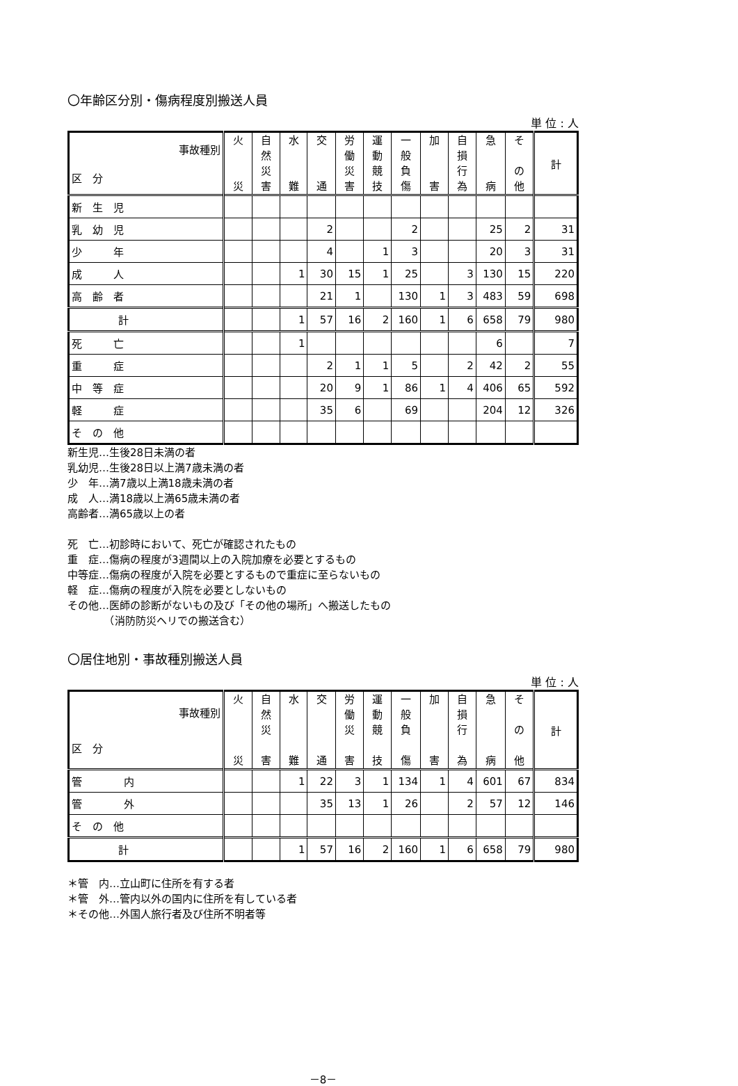〇年齢区分別・傷病程度別搬送人員
単 位 : 人
| 事故種別 区 分 | 火 災 | 自 然 災 害 | 水 難 | 交 通 | 労 働 災 害 | 運 動 競 技 | 一 般 負 傷 | 加 害 | 自 損 行 為 | 急 病 | そ の 他 | 計 |
| --- | --- | --- | --- | --- | --- | --- | --- | --- | --- | --- | --- | --- |
| 新 生 児 | | | | | | | | | | | | |
| 乳 幼 児 | | | | 2 | | | 2 | | | 25 | 2 | 31 |
| 少 年 | | | | 4 | | 1 | 3 | | | 20 | 3 | 31 |
| 成 人 | | | 1 | 30 | 15 | 1 | 25 | | 3 | 130 | 15 | 220 |
| 高 齢 者 | | | | 21 | 1 | | 130 | 1 | 3 | 483 | 59 | 698 |
| 計 | | | 1 | 57 | 16 | 2 | 160 | 1 | 6 | 658 | 79 | 980 |
| 死 亡 | | | 1 | | | | | | | 6 | | 7 |
| 重 症 | | | | 2 | 1 | 1 | 5 | | 2 | 42 | 2 | 55 |
| 中 等 症 | | | | 20 | 9 | 1 | 86 | 1 | 4 | 406 | 65 | 592 |
| 軽 症 | | | | 35 | 6 | | 69 | | | 204 | 12 | 326 |
| そ の 他 | | | | | | | | | | | | |
新生児…生後28日未満の者
乳幼児…生後28日以上満7歳未満の者
少　年…満7歳以上満18歳未満の者
成　人…満18歳以上満65歳未満の者
高齢者…満65歳以上の者
死　亡…初診時において、死亡が確認されたもの
重　症…傷病の程度が3週間以上の入院加療を必要とするもの
中等症…傷病の程度が入院を必要とするもので重症に至らないもの
軽　症…傷病の程度が入院を必要としないもの
その他…医師の診断がないもの及び「その他の場所」へ搬送したもの
　　　　（消防防災ヘリでの搬送含む）
〇居住地別・事故種別搬送人員
単 位 : 人
| 事故種別 区 分 | 火 災 | 自 然 災 害 | 水 難 | 交 通 | 労 働 災 害 | 運 動 競 技 | 一 般 負 傷 | 加 害 | 自 損 行 為 | 急 病 | そ の 他 | 計 |
| --- | --- | --- | --- | --- | --- | --- | --- | --- | --- | --- | --- | --- |
| 管 内 | | | 1 | 22 | 3 | 1 | 134 | 1 | 4 | 601 | 67 | 834 |
| 管 外 | | | | 35 | 13 | 1 | 26 | | 2 | 57 | 12 | 146 |
| そ の 他 | | | | | | | | | | | | |
| 計 | | | 1 | 57 | 16 | 2 | 160 | 1 | 6 | 658 | 79 | 980 |
＊管　内…立山町に住所を有する者
＊管　外…管内以外の国内に住所を有している者
＊その他…外国人旅行者及び住所不明者等
－8－